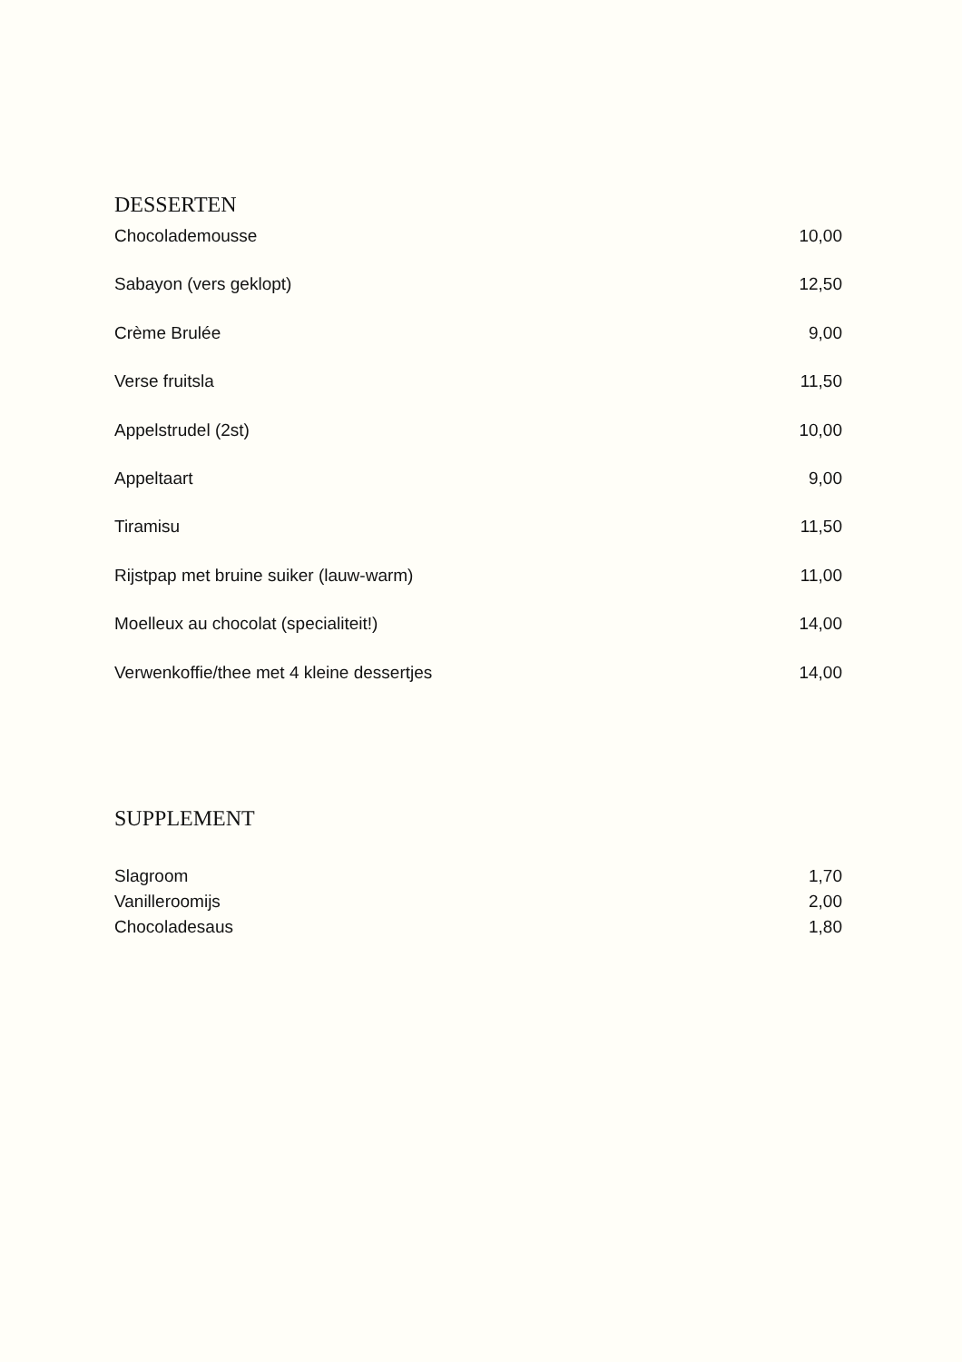DESSERTEN
| Chocolademousse | 10,00 |
| Sabayon (vers geklopt) | 12,50 |
| Crème Brulée | 9,00 |
| Verse fruitsla | 11,50 |
| Appelstrudel (2st) | 10,00 |
| Appeltaart | 9,00 |
| Tiramisu | 11,50 |
| Rijstpap met bruine suiker (lauw-warm) | 11,00 |
| Moelleux au chocolat (specialiteit!) | 14,00 |
| Verwenkoffie/thee met 4 kleine dessertjes | 14,00 |
SUPPLEMENT
| Slagroom | 1,70 |
| Vanilleroomijs | 2,00 |
| Chocoladesaus | 1,80 |